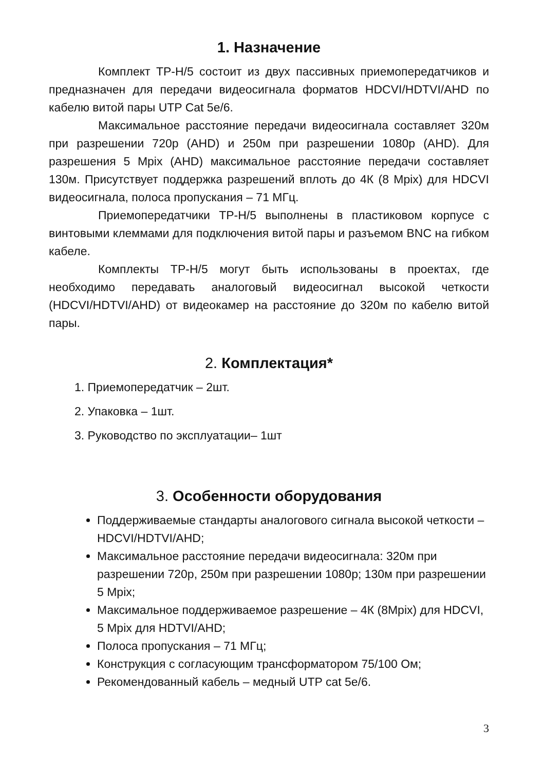1. Назначение
Комплект TP-H/5 состоит из двух пассивных приемопередатчиков и предназначен для передачи видеосигнала форматов HDCVI/HDTVI/AHD по кабелю витой пары UTP Cat 5e/6.
Максимальное расстояние передачи видеосигнала составляет 320м при разрешении 720р (AHD) и 250м при разрешении 1080р (AHD). Для разрешения 5 Mpix (AHD) максимальное расстояние передачи составляет 130м. Присутствует поддержка разрешений вплоть до 4К (8 Mpix) для HDCVI видеосигнала, полоса пропускания – 71 МГц.
Приемопередатчики TP-H/5 выполнены в пластиковом корпусе с винтовыми клеммами для подключения витой пары и разъемом BNC на гибком кабеле.
Комплекты TP-H/5 могут быть использованы в проектах, где необходимо передавать аналоговый видеосигнал высокой четкости (HDCVI/HDTVI/AHD) от видеокамер на расстояние до 320м по кабелю витой пары.
2. Комплектация*
1. Приемопередатчик – 2шт.
2. Упаковка – 1шт.
3. Руководство по эксплуатации– 1шт
3. Особенности оборудования
Поддерживаемые стандарты аналогового сигнала высокой четкости – HDCVI/HDTVI/AHD;
Максимальное расстояние передачи видеосигнала: 320м при разрешении 720р, 250м при разрешении 1080р; 130м при разрешении 5 Mpix;
Максимальное поддерживаемое разрешение – 4К (8Mpix) для HDCVI, 5 Mpix для HDTVI/AHD;
Полоса пропускания – 71 МГц;
Конструкция с согласующим трансформатором 75/100 Ом;
Рекомендованный кабель – медный UTP cat 5e/6.
3